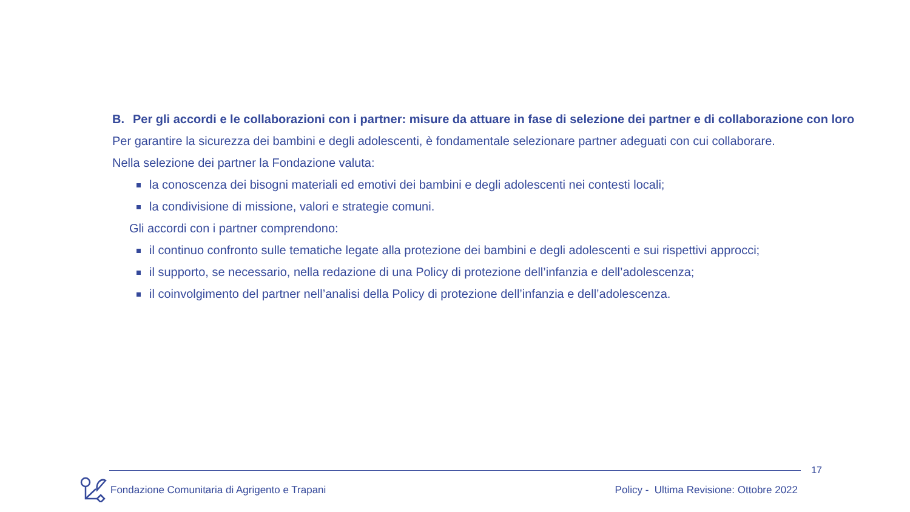B. Per gli accordi e le collaborazioni con i partner: misure da attuare in fase di selezione dei partner e di collaborazione con loro
Per garantire la sicurezza dei bambini e degli adolescenti, è fondamentale selezionare partner adeguati con cui collaborare.
Nella selezione dei partner la Fondazione valuta:
la conoscenza dei bisogni materiali ed emotivi dei bambini e degli adolescenti nei contesti locali;
la condivisione di missione, valori e strategie comuni.
Gli accordi con i partner comprendono:
il continuo confronto sulle tematiche legate alla protezione dei bambini e degli adolescenti e sui rispettivi approcci;
il supporto, se necessario, nella redazione di una Policy di protezione dell’infanzia e dell’adolescenza;
il coinvolgimento del partner nell’analisi della Policy di protezione dell’infanzia e dell’adolescenza.
17
Fondazione Comunitaria di Agrigento e Trapani
Policy - Ultima Revisione: Ottobre 2022